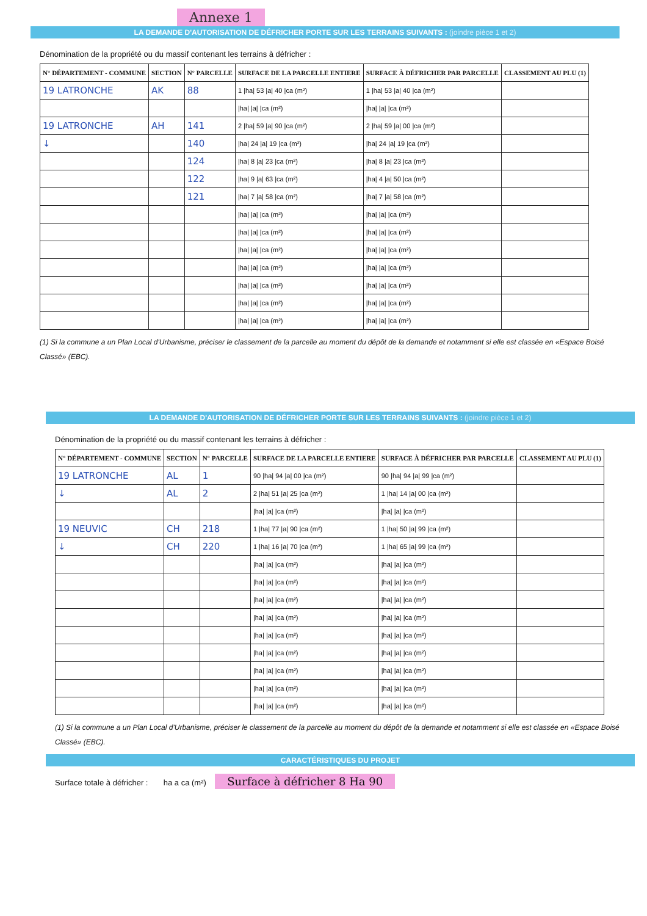Annexe 1
LA DEMANDE D'AUTORISATION DE DÉFRICHER PORTE SUR LES TERRAINS SUIVANTS : (joindre pièce 1 et 2)
Dénomination de la propriété ou du massif contenant les terrains à défricher :
| N° DÉPARTEMENT - COMMUNE | SECTION | N° PARCELLE | SURFACE DE LA PARCELLE ENTIERE | SURFACE À DÉFRICHER PAR PARCELLE | CLASSEMENT AU PLU (1) |
| --- | --- | --- | --- | --- | --- |
| 19 LATRONCHE | AK | 88 | 1 /ha/ 53 /a/ 40 /ca (m²) | 1 /ha/ 53 /a/ 40 /ca (m²) | |
| | | | /ha/ /a/ /ca (m²) | /ha/ /a/ /ca (m²) | |
| 19 LATRONCHE | AH | 141 | 2 /ha/ 59 /a/ 90 /ca (m²) | 2 /ha/ 59 /a/ 00 /ca (m²) | |
| ↓ | | 140 | /ha/ 24 /a/ 19 /ca (m²) | /ha/ 24 /a/ 19 /ca (m²) | |
| | | 124 | /ha/ 8 /a/ 23 /ca (m²) | /ha/ 8 /a/ 23 /ca (m²) | |
| | | 122 | /ha/ 9 /a/ 63 /ca (m²) | /ha/ 4 /a/ 50 /ca (m²) | |
| | | 121 | /ha/ 7 /a/ 58 /ca (m²) | /ha/ 7 /a/ 58 /ca (m²) | |
| | | | /ha/ /a/ /ca (m²) | /ha/ /a/ /ca (m²) | |
| | | | /ha/ /a/ /ca (m²) | /ha/ /a/ /ca (m²) | |
| | | | /ha/ /a/ /ca (m²) | /ha/ /a/ /ca (m²) | |
| | | | /ha/ /a/ /ca (m²) | /ha/ /a/ /ca (m²) | |
| | | | /ha/ /a/ /ca (m²) | /ha/ /a/ /ca (m²) | |
| | | | /ha/ /a/ /ca (m²) | /ha/ /a/ /ca (m²) | |
| | | | /ha/ /a/ /ca (m²) | /ha/ /a/ /ca (m²) | |
(1) Si la commune a un Plan Local d'Urbanisme, préciser le classement de la parcelle au moment du dépôt de la demande et notamment si elle est classée en «Espace Boisé Classé» (EBC).
LA DEMANDE D'AUTORISATION DE DÉFRICHER PORTE SUR LES TERRAINS SUIVANTS : (joindre pièce 1 et 2)
Dénomination de la propriété ou du massif contenant les terrains à défricher :
| N° DÉPARTEMENT - COMMUNE | SECTION | N° PARCELLE | SURFACE DE LA PARCELLE ENTIERE | SURFACE À DÉFRICHER PAR PARCELLE | CLASSEMENT AU PLU (1) |
| --- | --- | --- | --- | --- | --- |
| 19 LATRONCHE | AL | 1 | 90 /ha/ 94 /a/ 00 /ca (m²) | 90 /ha/ 94 /a/ 99 /ca (m²) | |
| ↓ | AL | 2 | 2 /ha/ 51 /a/ 25 /ca (m²) | 1 /ha/ 14 /a/ 00 /ca (m²) | |
| | | | /ha/ /a/ /ca (m²) | /ha/ /a/ /ca (m²) | |
| 19 NEUVIC | CH | 218 | 1 /ha/ 77 /a/ 90 /ca (m²) | 1 /ha/ 50 /a/ 99 /ca (m²) | |
| ↓ | CH | 220 | 1 /ha/ 16 /a/ 70 /ca (m²) | 1 /ha/ 65 /a/ 99 /ca (m²) | |
| | | | /ha/ /a/ /ca (m²) | /ha/ /a/ /ca (m²) | |
| | | | /ha/ /a/ /ca (m²) | /ha/ /a/ /ca (m²) | |
| | | | /ha/ /a/ /ca (m²) | /ha/ /a/ /ca (m²) | |
| | | | /ha/ /a/ /ca (m²) | /ha/ /a/ /ca (m²) | |
| | | | /ha/ /a/ /ca (m²) | /ha/ /a/ /ca (m²) | |
| | | | /ha/ /a/ /ca (m²) | /ha/ /a/ /ca (m²) | |
| | | | /ha/ /a/ /ca (m²) | /ha/ /a/ /ca (m²) | |
| | | | /ha/ /a/ /ca (m²) | /ha/ /a/ /ca (m²) | |
| | | | /ha/ /a/ /ca (m²) | /ha/ /a/ /ca (m²) | |
(1) Si la commune a un Plan Local d'Urbanisme, préciser le classement de la parcelle au moment du dépôt de la demande et notamment si elle est classée en «Espace Boisé Classé» (EBC).
CARACTÉRISTIQUES DU PROJET
Surface totale à défricher : ha a ca (m²) Surface à défricher 8 Ha 90